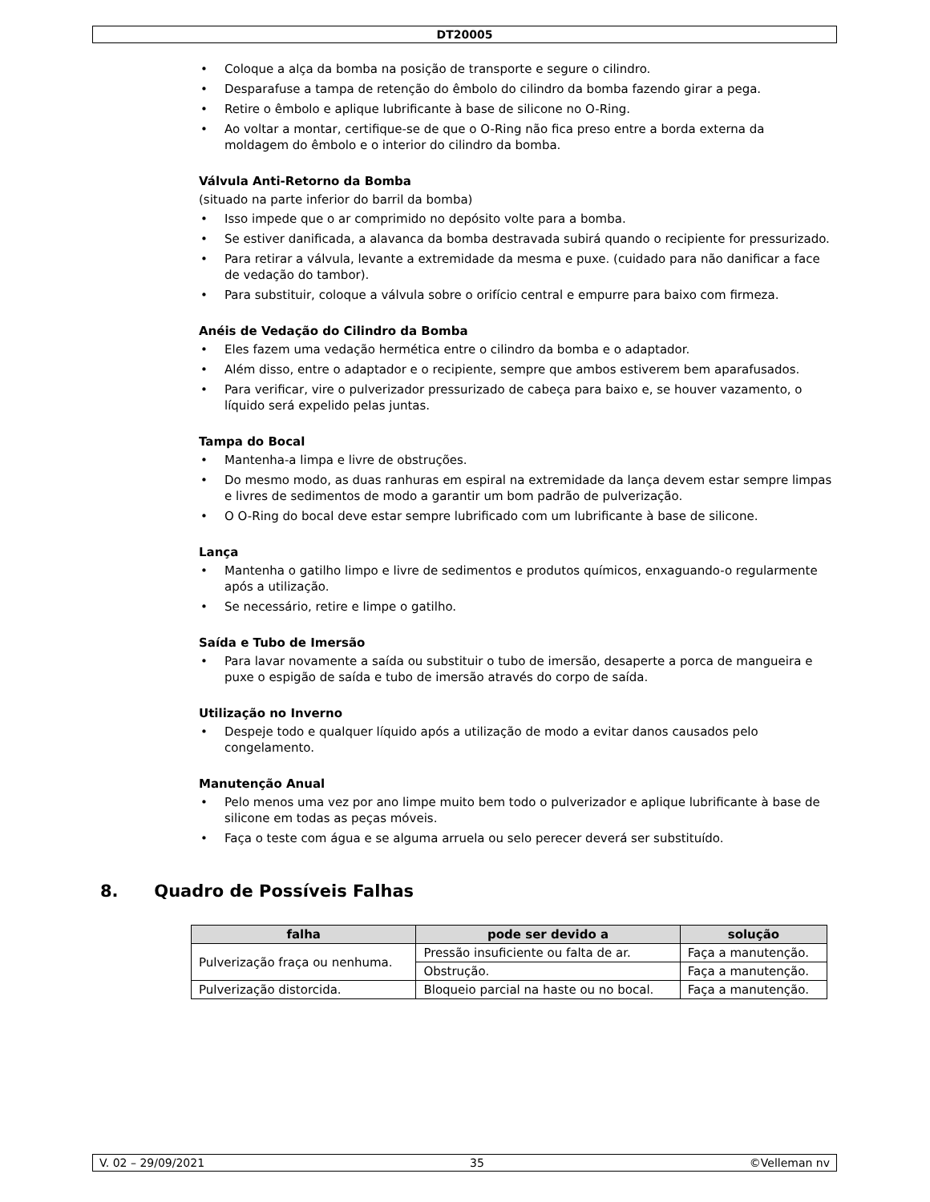DT20005
• Coloque a alça da bomba na posição de transporte e segure o cilindro.
• Desparafuse a tampa de retenção do êmbolo do cilindro da bomba fazendo girar a pega.
• Retire o êmbolo e aplique lubrificante à base de silicone no O-Ring.
• Ao voltar a montar, certifique-se de que o O-Ring não fica preso entre a borda externa da moldagem do êmbolo e o interior do cilindro da bomba.
Válvula Anti-Retorno da Bomba
(situado na parte inferior do barril da bomba)
• Isso impede que o ar comprimido no depósito volte para a bomba.
• Se estiver danificada, a alavanca da bomba destravada subirá quando o recipiente for pressurizado.
• Para retirar a válvula, levante a extremidade da mesma e puxe. (cuidado para não danificar a face de vedação do tambor).
• Para substituir, coloque a válvula sobre o orifício central e empurre para baixo com firmeza.
Anéis de Vedação do Cilindro da Bomba
• Eles fazem uma vedação hermética entre o cilindro da bomba e o adaptador.
• Além disso, entre o adaptador e o recipiente, sempre que ambos estiverem bem aparafusados.
• Para verificar, vire o pulverizador pressurizado de cabeça para baixo e, se houver vazamento, o líquido será expelido pelas juntas.
Tampa do Bocal
• Mantenha-a limpa e livre de obstruções.
• Do mesmo modo, as duas ranhuras em espiral na extremidade da lança devem estar sempre limpas e livres de sedimentos de modo a garantir um bom padrão de pulverização.
• O O-Ring do bocal deve estar sempre lubrificado com um lubrificante à base de silicone.
Lança
• Mantenha o gatilho limpo e livre de sedimentos e produtos químicos, enxaguando-o regularmente após a utilização.
• Se necessário, retire e limpe o gatilho.
Saída e Tubo de Imersão
• Para lavar novamente a saída ou substituir o tubo de imersão, desaperte a porca de mangueira e puxe o espigão de saída e tubo de imersão através do corpo de saída.
Utilização no Inverno
• Despeje todo e qualquer líquido após a utilização de modo a evitar danos causados pelo congelamento.
Manutenção Anual
• Pelo menos uma vez por ano limpe muito bem todo o pulverizador e aplique lubrificante à base de silicone em todas as peças móveis.
• Faça o teste com água e se alguma arruela ou selo perecer deverá ser substituído.
8. Quadro de Possíveis Falhas
| falha | pode ser devido a | solução |
| --- | --- | --- |
| Pulverização fraça ou nenhuma. | Pressão insuficiente ou falta de ar. | Faça a manutenção. |
| | Obstrução. | Faça a manutenção. |
| Pulverização distorcida. | Bloqueio parcial na haste ou no bocal. | Faça a manutenção. |
V. 02 – 29/09/2021 35 ©Velleman nv